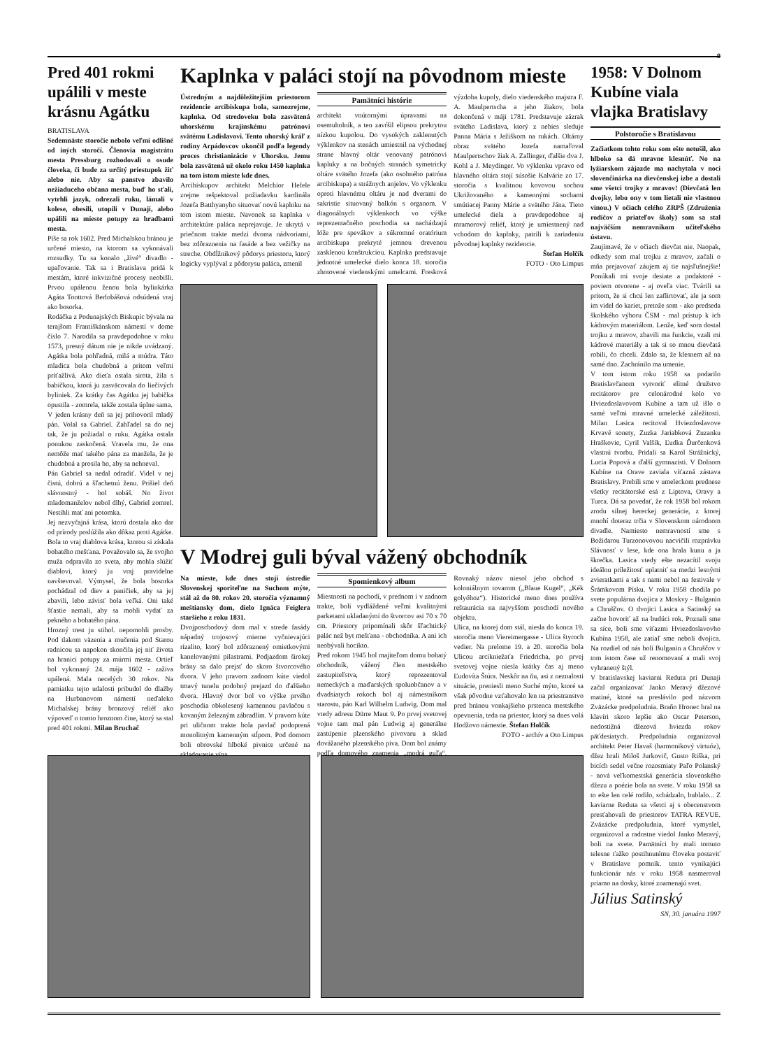9
Pred 401 rokmi upálili v meste krásnu Agátku
BRATISLAVA
Sedemnáste storočie nebolo veľmi odlišné od iných storočí. Členovia magistrátu mesta Pressburg rozhodovali o osude človeka, či bude za určitý priestupok žiť alebo nie. Aby sa panstvo zbavilo nežiaduceho občana mesta, buď ho sťali, vytrhli jazyk, odrezali ruku, lámali v kolese, obesili, utopili v Dunaji, alebo upálili na mieste potupy za hradbami mesta.
Píše sa rok 1602. Pred Michalskou bránou je určené miesto, na ktorom sa vykonávali rozsudky. Tu sa konalo „živé“ divadlo - upaľovanie. Tak sa i Bratislava pridá k mestám, ktoré inkvizičné procesy neobišli. Prvou upálenou ženou bola bylinkárka Agáta Toottová Berlobášová odsúdená vraj ako bosorka.
Rodáčka z Podunajských Biskupíc bývala na terajšom Františkánskom námestí v dome číslo 7. Narodila sa pravdepodobne v roku 1573, presný dátum nie je nikde uvádzaný. Agátka bola pohľadná, milá a múdra. Táto mladica bola chudobná a pritom veľmi príťažlivá. Ako dieťa ostala sirota, žila s babičkou, ktorá ju zasväcovala do liečivých byliniek. Za krátky čas Agátku jej babička opustila - zomrela, takže zostala úplne sama.
V jeden krásny deň sa jej prihovoril mladý pán. Volal sa Gabriel. Zahľadel sa do nej tak, že ju požiadal o ruku. Agátka ostala ponukou zaskočená. Vravela mu, že ona nemôže mať takého pána za manžela, že je chudobná a prosila ho, aby sa nehneval.
Pán Gabriel sa nedal odradiť. Videl v nej čistú, dobrú a šľachetnú ženu. Prišiel deň slávnostný - bol sobáš. No život mladomanželov nebol dlhý, Gabriel zomrel. Nestihli mať ani potomka.
Jej nezvyčajná krása, ktorú dostala ako dar od prírody poslúžila ako dôkaz proti Agátke. Bola to vraj diablova krása, ktorou si získala bohatého mešťana. Považovalo sa, že svojho muža odpravila zo sveta, aby mohla slúžiť diablovi, ktorý ju vraj pravidelne navštevoval. Výmysel, že bola bosorka pochádzal od diev a paničiek, aby sa jej zbavili, lebo závisť bola veľká. Oni také šťastie nemali, aby sa mohli vydať za pekného a bohatého pána.
Hrozný trest ju stihol. nepomohli prosby. Pod tlakom väzenia a mučenia pod Starou radnicou sa napokon skončila jej niť života na hranici potupy za múrmi mesta. Ortieľ bol vykonaný 24. mája 1602 - zaživa upálená. Mala necelých 30 rokov. Na pamiatku tejto udalosti pribudol do dlažby na Hurbanovom námestí neďaleko Michalskej brány bronzový reliéf ako výpoveď o tomto hroznom čine, ktorý sa stal pred 401 rokmi. Milan Bruchač
Kaplnka v paláci stojí na pôvodnom mieste
Ústredným a najdôležitejším priestorom rezidencie arcibiskupa bola, samozrejme, kaplnka. Od stredoveku bola zasvätená uhorskému krajinskému patrónovi svätému Ladislavovi. Tento uhorský kráľ z rodiny Arpádovcov ukončil podľa legendy proces christianizácie v Uhorsku. Jemu bola zasvätená už okolo roku 1450 kaplnka na tom istom mieste kde dnes.
Arcibiskupov architekt Melchior Hefele zrejme rešpektoval požiadavku kardinála Jozefa Batthyanyho situovať novú kaplnku na tom istom mieste. Navonok sa kaplnka v architektúre paláca neprejavuje. Je ukrytá v priečnom trakte medzi dvoma nádvoriami, bez zdôraznenia na fasáde a bez vežičky na streche. Obdĺžnikový pôdorys priestoru, ktorý logicky vyplýval z pôdorysu paláca, zmenil
Pamätníci histórie
architekt vnútornými úpravami na osemuholník, a ten zavŕšil elipsou prekrytou nízkou kupolou. Do vysokých zaklenutých výklenkov na stenách umiestnil na východnej strane hlavný oltár venovaný patrónovi kaplnky a na bočných stranách symetricky oltáre svätého Jozefa (ako osobného patróna arcibiskupa) a strážnych anjelov. Vo výklenku oproti hlavnému oltáru je nad dverami do sakristie situovaný balkón s organom. V diagonálnych výklenkoch vo výške reprezentačného poschodia sa nachádzajú lóže pre spevákov a súkromné oratórium arcibiskupa prekryté jemnou drevenou zasklenou konštrukciou. Kaplnka predstavuje jednotné umelecké dielo konca 18. storočia zhotovené viedenskými umelcami. Fresková výzdoba kupoly, dielo viedenského majstra F. A. Maulpertscha a jeho žiakov, bola dokončená v máji 1781. Predstavuje zázrak svätého Ladislava, ktorý z nebies sleduje Panna Mária s Ježiškom na rukách. Oltárny obraz svätého Jozefa namaľoval Maulpertschov žiak A. Zallinger, ďalšie dva J. Kohl a J. Meydinger. Vo výklenku vpravo od hlavného oltára stojí súsošie Kalvárie zo 17. storočia s kvalitnou kovovou sochou Ukrižovaného a kamennými sochami smútiacej Panny Márie a svätého Jána. Tieto umelecké diela a pravdepodobne aj mramorový reliéf, ktorý je umiestnený nad vchodom do kaplnky, patrili k zariadeniu pôvodnej kaplnky rezidencie.
Štefan Holčík
FOTO - Oto Limpus
V Modrej guli býval vážený obchodník
Na mieste, kde dnes stojí ústredie Slovenskej sporiteľne na Suchom mýte, stál až do 80. rokov 20. storočia významný meštiansky dom, dielo Ignáca Feiglera staršieho z roku 1831.
Dvojposchodový dom mal v strede fasády nápadný trojosový mierne vyčnievajúci rizalito, ktorý bol zdôraznený omietkovými kanelovanými pilastrami. Podjazdom širokej brány sa dalo prejsť do skoro štvorcového dvora. V jeho pravom zadnom kúte viedol tmavý tunelu podobný prejazd do ďalšieho dvora. Hlavný dvor bol vo výške prvého poschodia obkolesený kamennou pavlačou s kovaným železným zábradlím. V pravom kúte pri uličnom trakte bola pavlač podoprená monolitným kamenným stĺpom. Pod domom boli obrovské hlboké pivnice určené na skladovanie vína.
Spomienkový album
Miestnosti na pochodí, v prednom i v zadnom trakte, boli vydláždené veľmi kvalitnými parketami ukladanými do štvorcov asi 70 x 70 cm. Priestory pripomínali skôr šľachtický palác než byt mešťana - obchodníka. A ani ich neobývali hocikto.
Pred rokom 1945 bol majiteľom domu bohatý obchodník, vážený člen mestského zastupiteľstva, ktorý reprezentoval nemeckých a maďarských spoluobčanov a v dvadsiatych rokoch bol aj námestníkom starostu, pán Karl Wilhelm Ludwig. Dom mal vtedy adresu Dürre Maut 9. Po prvej svetovej vojne tam mal pán Ludwig aj generálne zastúpenie plzenského pivovaru a sklad dovážaného plzenského piva. Dom bol známy podľa domového znamenia „modrá guľa“. Rovnaký názov niesol jeho obchod s koloniálnym tovarom („Blaue Kugel“, „Kék golyóhoz“). Historické meno dnes používa reštaurácia na najvyššom poschodí nového objektu.
Ulica, na ktorej dom stál, niesla do konca 19. storočia meno Viereimergasse - Ulica štyroch vedier. Na prelome 19. a 20. storočia bola Ulicou arcikniežaťa Friedricha, po prvej svetovej vojne niesla krátky čas aj meno Ľudovíta Štúra. Neskôr na ňu, asi z neznalosti situácie, preniesli meno Suché mýto, ktoré sa však pôvodne vzťahovalo len na priestranstvo pred bránou vonkajšieho prstenca mestského opevnenia, teda na priestor, ktorý sa dnes volá Hodžovo námestie. Štefan Holčík
FOTO - archív a Oto Limpus
1958: V Dolnom Kubíne viala vlajka Bratislavy
Polstoročie s Bratislavou
Začiatkom tohto roku som ešte netušil, ako hlboko sa dá mravne klesnúť. No na lyžiarskom zájazde ma nachytala v noci slovenčinárka na dievčenskej izbe a dostali sme všetci trojky z mravov! (Dievčatá len dvojky, lebo ony v tom lietali nie vlastnou vinou.) V očiach celého ZRPŠ (Združenia rodičov a priateľov školy) som sa stal najväčším nemravníkom učiteľského ústavu.
Zaujímavé, že v očiach dievčat nie. Naopak, odkedy som mal trojku z mravov, začali o mňa prejavovať záujem aj tie najsľušnejšie! Ponúkali mi svoje desiate a podaktoré - poviem otvorene - aj oveľa viac. Tvárili sa pritom, že si chcú len zaflirtovať, ale ja som im videl do kariet, pretože som - ako predseda školského výboru ČSM - mal prístup k ich kádrovým materiálom. Lenže, keď som dostal trojku z mravov, zbavili ma funkcie, vzali mi kádrové materiály a tak si so mnou dievčatá robili, čo chceli. Zdalo sa, že klesnem až na samé dno. Zachránilo ma umenie.
V tom istom roku 1958 sa podarilo Bratislavčanom vytvoriť elitné družstvo recitátorov pre celonárodné kolo vo Hviezdoslavovom Kubíne a tam už išlo o samé veľmi mravné umelecké záležitosti. Milan Lasica recitoval Hviezdoslavove Krvavé sonety, Zuzka Jariabková Zuzanku Hraškovie, Cyril Valšík, Ľudka Ďurčenková vlastnú tvorbu. Pridali sa Karol Strážnický, Lucia Popová a ďalší gymnazisti. V Dolnom Kubíne na Orave zaviala víťazná zástava Bratislavy. Prebili sme v umeleckom prednese všetky recitátorské esá z Liptova, Oravy a Turca. Dá sa povedať, že rok 1958 bol rokom zrodu silnej hereckej generácie, z ktorej mnohí doteraz trčia v Slovenskom národnom divadle. Namiesto nemravností sme s Božidarou Turzonovovou nacvičili rozprávku Slávnosť v lese, kde ona hrala kunu a ja škrečka. Lasica vtedy ešte nezacítil svoju ideálnu príležitosť uplatniť sa medzi lesnými zvieratkami a tak s nami nebol na festivale v Šrámkovom Písku. V roku 1958 chodila po svete populárna dvojica z Moskvy - Bulganin a Chruščov. O dvojici Lasica a Satinský sa začne hovoriť až na budúci rok. Poznali sme sa síce, boli sme víťazmi Hviezdoslavovho Kubína 1958, ale zatiaľ sme neboli dvojica. Na rozdiel od nás boli Bulganin a Chruščov v tom istom čase už renomovaní a mali svoj vyhranený štýl.
V bratislavskej kaviarni Reduta pri Dunaji začal organizovať Janko Meravý džezové matiné, ktoré sa preslávilo pod názvom Zväzácke predpoludnia. Braňo Hronec hral na klavíri skoro lepšie ako Oscar Peterson, nedostižná džezová hviezda rokov päťdesiatych. Predpoludnia organizoval architekt Peter Havaš (harmonikový virtuóz), džez hrali Miloš Jurkovič, Gusto Riška, pri bicích sedel večne rozosmiaty Paľo Polanský - nová veľkomestská generácia slovenského džezu a poézie bola na svete. V roku 1958 sa to ešte len celé rodilo, schádzalo, bublalo... Z kaviarne Reduta sa všetci aj s obecenstvom presťahovali do priestorov TATRA REVUE. Zväzácke predpoludnia, ktoré vymyslel, organizoval a radostne viedol Janko Meravý, boli na svete. Pamätníci by mali tomuto telesne ťažko postihnutému človeku postaviť v Bratislave pomník. tento vynikajúci funkcionár nás v roku 1958 nasmeroval priamo na dosky, ktoré znamenajú svet.
Július Satinský
SN, 30. januára 1997